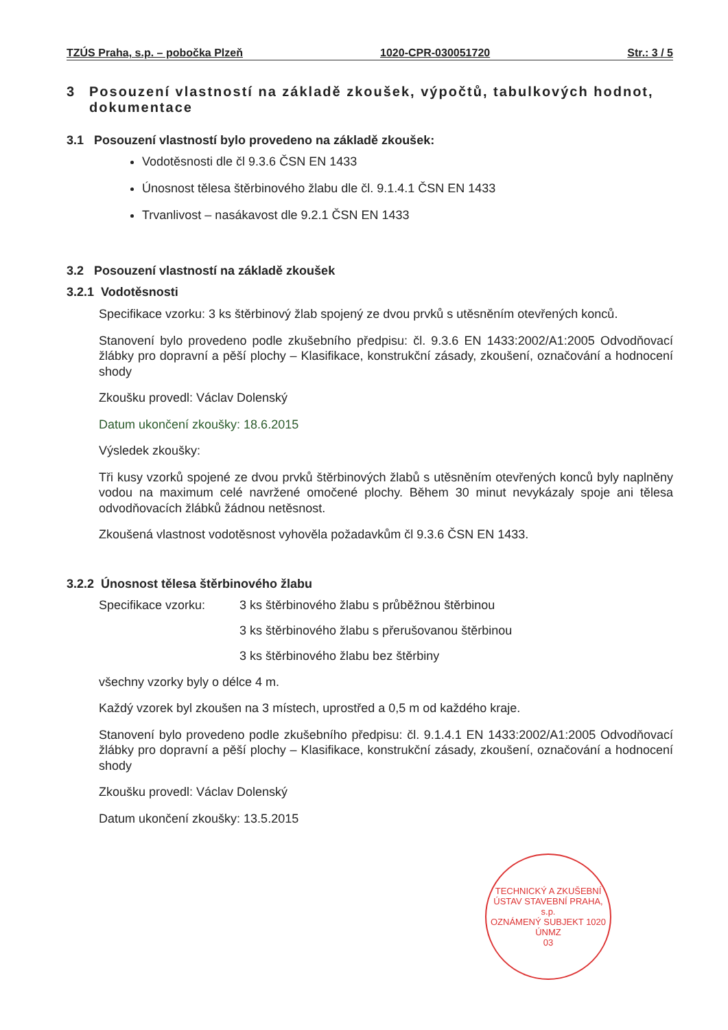TZÚS Praha, s.p. – pobočka Plzeň 1020-CPR-030051720 Str.: 3 / 5
3 Posouzení vlastností na základě zkoušek, výpočtů, tabulkových hodnot, dokumentace
3.1 Posouzení vlastností bylo provedeno na základě zkoušek:
Vodotěsnosti dle čl 9.3.6 ČSN EN 1433
Únosnost tělesa štěrbinového žlabu dle čl. 9.1.4.1 ČSN EN 1433
Trvanlivost – nasákavost dle 9.2.1 ČSN EN 1433
3.2 Posouzení vlastností na základě zkoušek
3.2.1 Vodotěsnosti
Specifikace vzorku: 3 ks štěrbinový žlab spojený ze dvou prvků s utěsněním otevřených konců.
Stanovení bylo provedeno podle zkušebního předpisu: čl. 9.3.6 EN 1433:2002/A1:2005 Odvodňovací žlábky pro dopravní a pěší plochy – Klasifikace, konstrukční zásady, zkoušení, označování a hodnocení shody
Zkoušku provedl: Václav Dolenský
Datum ukončení zkoušky: 18.6.2015
Výsledek zkoušky:
Tři kusy vzorků spojené ze dvou prvků štěrbinových žlabů s utěsněním otevřených konců byly naplněny vodou na maximum celé navržené omočené plochy. Během 30 minut nevykázaly spoje ani tělesa odvodňovacích žlábků žádnou netěsnost.
Zkoušená vlastnost vodotěsnost vyhověla požadavkům čl 9.3.6 ČSN EN 1433.
3.2.2 Únosnost tělesa štěrbinového žlabu
Specifikace vzorku: 3 ks štěrbinového žlabu s průběžnou štěrbinou
3 ks štěrbinového žlabu s přerušovanou štěrbinou
3 ks štěrbinového žlabu bez štěrbiny
všechny vzorky byly o délce 4 m.
Každý vzorek byl zkoušen na 3 místech, uprostřed a 0,5 m od každého kraje.
Stanovení bylo provedeno podle zkušebního předpisu: čl. 9.1.4.1 EN 1433:2002/A1:2005 Odvodňovací žlábky pro dopravní a pěší plochy – Klasifikace, konstrukční zásady, zkoušení, označování a hodnocení shody
Zkoušku provedl: Václav Dolenský
Datum ukončení zkoušky: 13.5.2015
TECHNICKÝ A ZKUŠEBNÍ ÚSTAV STAVEBNÍ PRAHA, s.p.
OZNÁMENÝ SUBJEKT 1020
ÚNMZ
03